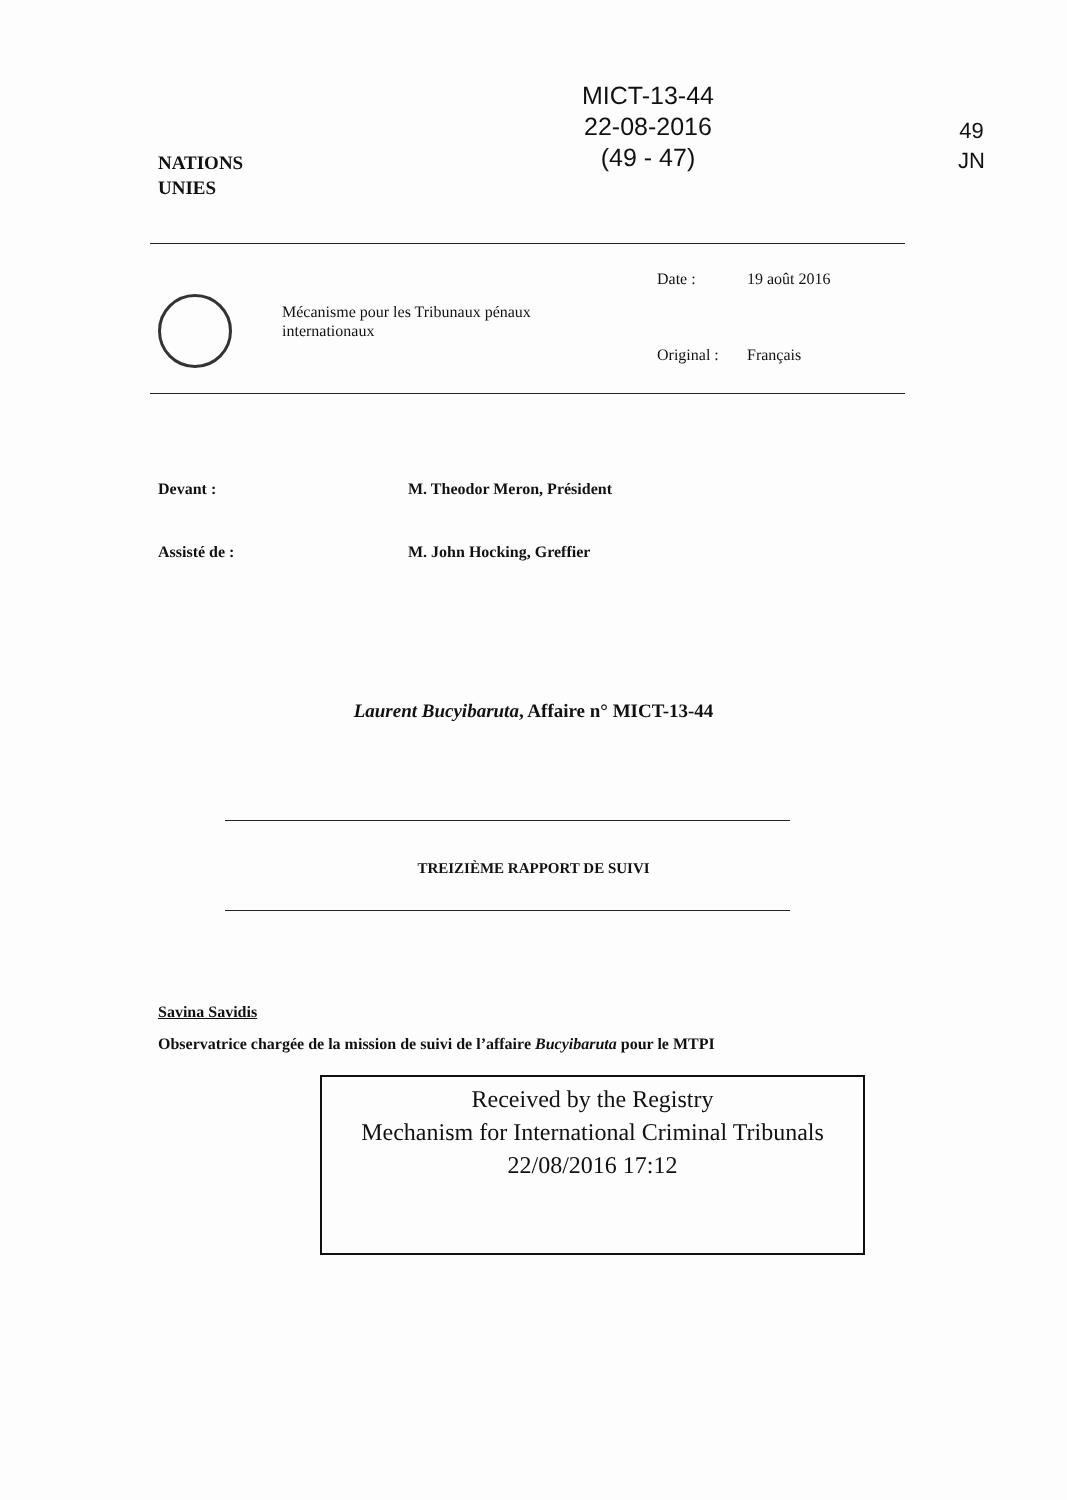NATIONS
UNIES
MICT-13-44
22-08-2016
(49 - 47)
49
JN
Mécanisme pour les Tribunaux pénaux internationaux
Date : 19 août 2016
Original : Français
Devant : M. Theodor Meron, Président
Assisté de : M. John Hocking, Greffier
Laurent Bucyibaruta, Affaire n° MICT-13-44
TREIZIÈME RAPPORT DE SUIVI
Savina Savidis
Observatrice chargée de la mission de suivi de l’affaire Bucyibaruta pour le MTPI
Received by the Registry
Mechanism for International Criminal Tribunals
22/08/2016 17:12